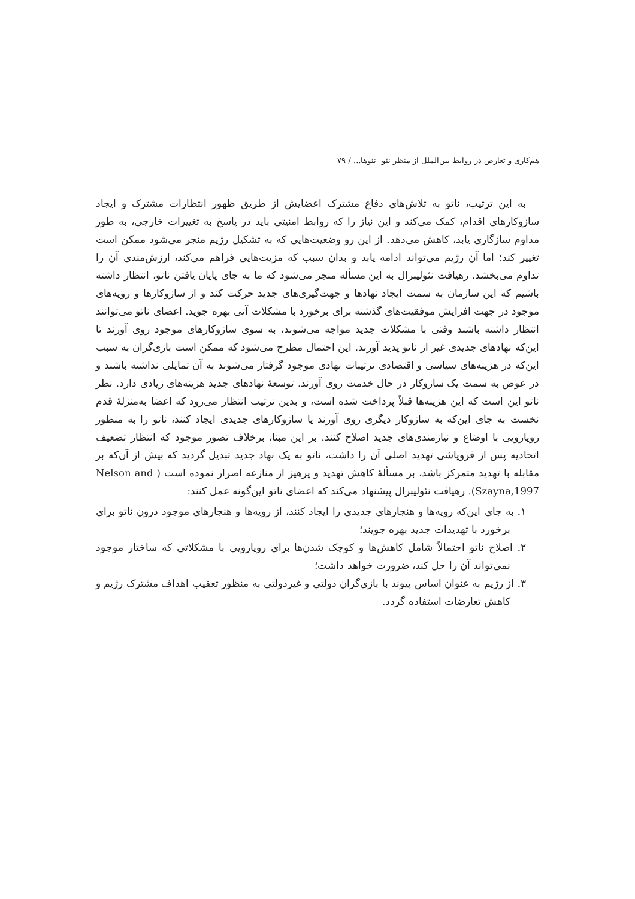هم‌کاری و تعارض در روابط بین‌الملل از منظر نئو- نئوها... / ۷۹
به این ترتیب، ناتو به تلاش‌های دفاع مشترک اعضایش از طریق ظهور انتظارات مشترک و ایجاد سازوکارهای اقدام، کمک می‌کند و این نیاز را که روابط امنیتی باید در پاسخ به تغییرات خارجی، به طور مداوم سازگاری یابد، کاهش می‌دهد. از این رو وضعیت‌هایی که به تشکیل رژیم منجر می‌شود ممکن است تغییر کند؛ اما آن رژیم می‌تواند ادامه یابد و بدان سبب که مزیت‌هایی فراهم می‌کند، ارزش‌مندی آن را تداوم می‌بخشد. رهیافت نئولیبرال به این مسأله منجر می‌شود که ما به جای پایان یافتن ناتو، انتظار داشته باشیم که این سازمان به سمت ایجاد نهادها و جهت‌گیری‌های جدید حرکت کند و از سازوکارها و رویه‌های موجود در جهت افزایش موفقیت‌های گذشته برای برخورد با مشکلات آتی بهره جوید. اعضای ناتو می‌توانند انتظار داشته باشند وقتی با مشکلات جدید مواجه می‌شوند، به سوی سازوکارهای موجود روی آورند تا این‌که نهادهای جدیدی غیر از ناتو پدید آورند. این احتمال مطرح می‌شود که ممکن است بازی‌گران به سبب این‌که در هزینه‌های سیاسی و اقتصادی ترتیبات نهادی موجود گرفتار می‌شوند به آن تمایلی نداشته باشند و در عوض به سمت یک سازوکار در حال خدمت روی آورند. توسعهٔ نهادهای جدید هزینه‌های زیادی دارد. نظر ناتو این است که این هزینه‌ها قبلاً پرداخت شده است، و بدین ترتیب انتظار می‌رود که اعضا به‌منزلهٔ قدم نخست به جای این‌که به سازوکار دیگری روی آورند یا سازوکارهای جدیدی ایجاد کنند، ناتو را به منظور رویارویی با اوضاع و نیازمندی‌های جدید اصلاح کنند. بر این مبنا، برخلاف تصور موجود که انتظار تضعیف اتحادیه پس از فروپاشی تهدید اصلی آن را داشت، ناتو به یک نهاد جدید تبدیل گردید که بیش از آن‌که بر مقابله با تهدید متمرکز باشد، بر مسألهٔ کاهش تهدید و پرهیز از منازعه اصرار نموده است ( Nelson and Szayna,1997). رهیافت نئولیبرال پیشنهاد می‌کند که اعضای ناتو این‌گونه عمل کنند:
۱. به جای این‌که رویه‌ها و هنجارهای جدیدی را ایجاد کنند، از رویه‌ها و هنجارهای موجود درون ناتو برای برخورد با تهدیدات جدید بهره جویند؛
۲. اصلاح ناتو احتمالاً شامل کاهش‌ها و کوچک شدن‌ها برای رویارویی با مشکلاتی که ساختار موجود نمی‌تواند آن را حل کند، ضرورت خواهد داشت؛
۳. از رژیم به عنوان اساس پیوند با بازی‌گران دولتی و غیردولتی به منظور تعقیب اهداف مشترک رژیم و کاهش تعارضات استفاده گردد.